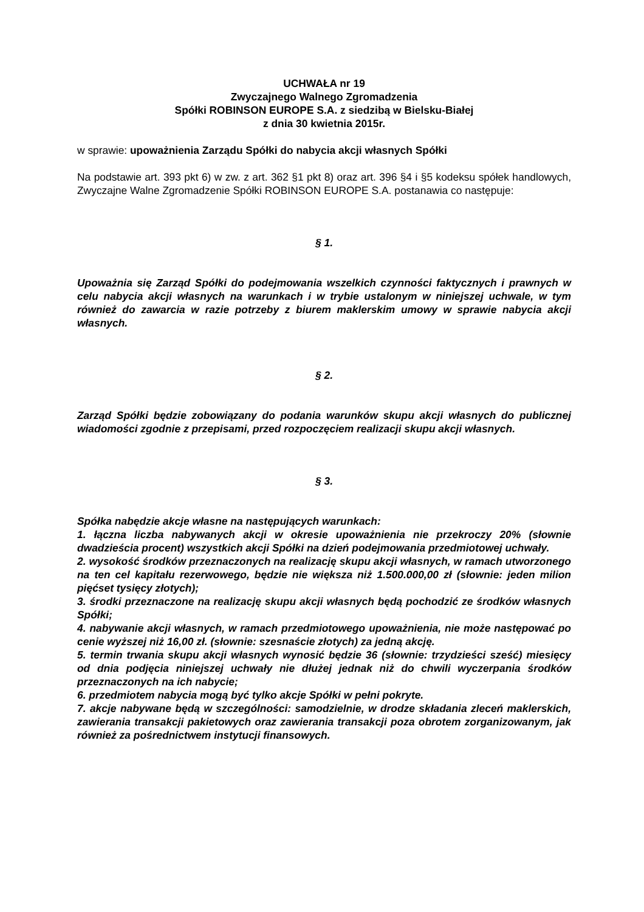UCHWAŁA nr 19
Zwyczajnego Walnego Zgromadzenia
Spółki ROBINSON EUROPE S.A. z siedzibą w Bielsku-Białej
z dnia 30 kwietnia 2015r.
w sprawie: upoważnienia Zarządu Spółki do nabycia akcji własnych Spółki
Na podstawie art. 393 pkt 6) w zw. z art. 362 §1 pkt 8) oraz art. 396 §4 i §5 kodeksu spółek handlowych, Zwyczajne Walne Zgromadzenie Spółki ROBINSON EUROPE S.A. postanawia co następuje:
§ 1.
Upoważnia się Zarząd Spółki do podejmowania wszelkich czynności faktycznych i prawnych w celu nabycia akcji własnych na warunkach i w trybie ustalonym w niniejszej uchwale, w tym również do zawarcia w razie potrzeby z biurem maklerskim umowy w sprawie nabycia akcji własnych.
§ 2.
Zarząd Spółki będzie zobowiązany do podania warunków skupu akcji własnych do publicznej wiadomości zgodnie z przepisami, przed rozpoczęciem realizacji skupu akcji własnych.
§ 3.
Spółka nabędzie akcje własne na następujących warunkach:
1. łączna liczba nabywanych akcji w okresie upoważnienia nie przekroczy 20% (słownie dwadzieścia procent) wszystkich akcji Spółki na dzień podejmowania przedmiotowej uchwały.
2. wysokość środków przeznaczonych na realizację skupu akcji własnych, w ramach utworzonego na ten cel kapitału rezerwowego, będzie nie większa niż 1.500.000,00 zł (słownie: jeden milion pięćset tysięcy złotych);
3. środki przeznaczone na realizację skupu akcji własnych będą pochodzić ze środków własnych Spółki;
4. nabywanie akcji własnych, w ramach przedmiotowego upoważnienia, nie może następować po cenie wyższej niż 16,00 zł. (słownie: szesnaście złotych) za jedną akcję.
5. termin trwania skupu akcji własnych wynosić będzie 36 (słownie: trzydzieści sześć) miesięcy od dnia podjęcia niniejszej uchwały nie dłużej jednak niż do chwili wyczerpania środków przeznaczonych na ich nabycie;
6. przedmiotem nabycia mogą być tylko akcje Spółki w pełni pokryte.
7. akcje nabywane będą w szczególności: samodzielnie, w drodze składania zleceń maklerskich, zawierania transakcji pakietowych oraz zawierania transakcji poza obrotem zorganizowanym, jak również za pośrednictwem instytucji finansowych.